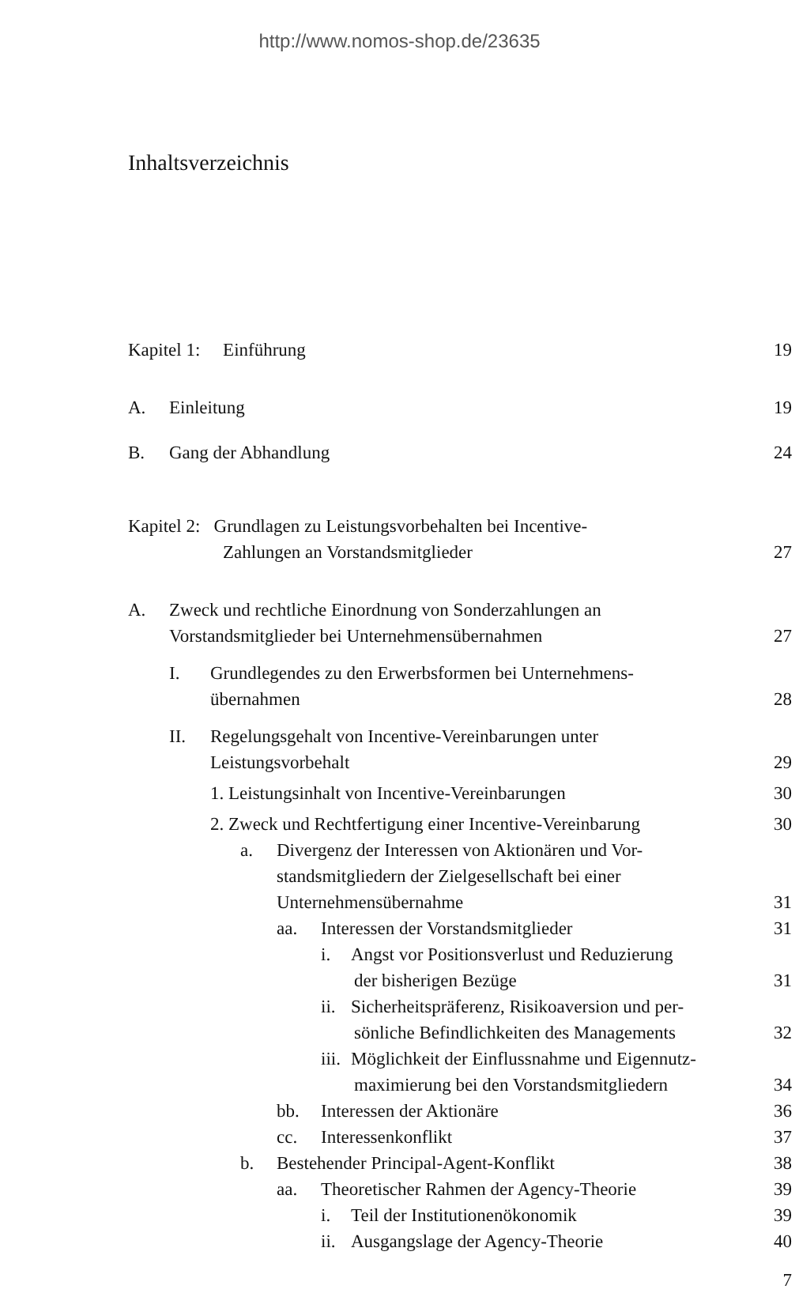http://www.nomos-shop.de/23635
Inhaltsverzeichnis
Kapitel 1: Einführung 19
A. Einleitung 19
B. Gang der Abhandlung 24
Kapitel 2: Grundlagen zu Leistungsvorbehalten bei Incentive-
Zahlungen an Vorstandsmitglieder
27
A. Zweck und rechtliche Einordnung von Sonderzahlungen an
Vorstandsmitglieder bei Unternehmensübernahmen
27
I. Grundlegendes zu den Erwerbsformen bei Unternehmens-
übernahmen
28
II. Regelungsgehalt von Incentive-Vereinbarungen unter
Leistungsvorbehalt
29
1. Leistungsinhalt von Incentive-Vereinbarungen
30
2. Zweck und Rechtfertigung einer Incentive-Vereinbarung
30
a. Divergenz der Interessen von Aktionären und Vor-
standsmitgliedern der Zielgesellschaft bei einer
Unternehmensübernahme
31
aa. Interessen der Vorstandsmitglieder
31
i. Angst vor Positionsverlust und Reduzierung
der bisherigen Bezüge
31
ii. Sicherheitspräferenz, Risikoaversion und per-
sönliche Befindlichkeiten des Managements
32
iii. Möglichkeit der Einflussnahme und Eigennutz-
maximierung bei den Vorstandsmitgliedern
34
bb. Interessen der Aktionäre 36
cc. Interessenkonflikt 37
b. Bestehender Principal-Agent-Konflikt
38
aa. Theoretischer Rahmen der Agency-Theorie
39
i. Teil der Institutionenökonomik
39
ii. Ausgangslage der Agency-Theorie
40
7